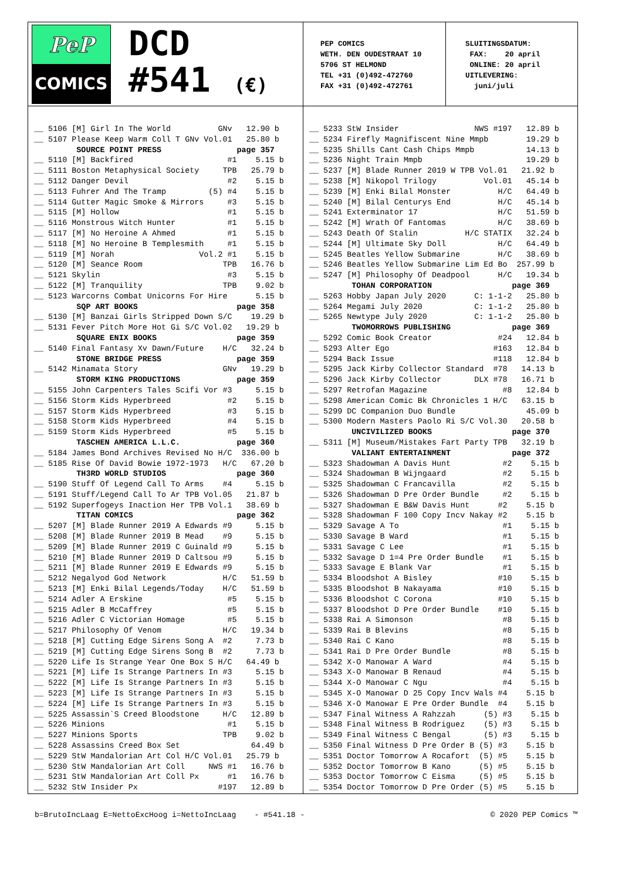PeP
COMICS
DCD
#541 (€)
PEP COMICS WETH. DEN OUDESTRAAT 10 5706 ST HELMOND TEL +31 (0)492-472760 FAX +31 (0)492-472761
SLUITINGSDATUM: FAX: 20 april ONLINE: 20 april UITLEVERING: juni/juli
__ 5106 [M] Girl In The World GNv 12.90 b __ 5107 Please Keep Warm Coll T GNv Vol.01 25.80 b SOURCE POINT PRESS page 357 __ 5110 [M] Backfired #1 5.15 b __ 5111 Boston Metaphysical Society TPB 25.79 b __ 5112 Danger Devil #2 5.15 b __ 5113 Fuhrer And The Tramp (5) #4 5.15 b __ 5114 Gutter Magic Smoke & Mirrors #3 5.15 b __ 5115 [M] Hollow #1 5.15 b __ 5116 Monstrous Witch Hunter #1 5.15 b __ 5117 [M] No Heroine A Ahmed #1 5.15 b __ 5118 [M] No Heroine B Templesmith #1 5.15 b __ 5119 [M] Norah Vol.2 #1 5.15 b __ 5120 [M] Seance Room TPB 16.76 b __ 5121 Skylin #3 5.15 b __ 5122 [M] Tranquility TPB 9.02 b __ 5123 Warcorns Combat Unicorns For Hire 5.15 b SQP ART BOOKS page 358 __ 5130 [M] Banzai Girls Stripped Down S/C 19.29 b __ 5131 Fever Pitch More Hot Gi S/C Vol.02 19.29 b SQUARE ENIX BOOKS page 359 __ 5140 Final Fantasy Xv Dawn/Future H/C 32.24 b STONE BRIDGE PRESS page 359 __ 5142 Minamata Story GNv 19.29 b STORM KING PRODUCTIONS page 359 __ 5155 John Carpenters Tales Scifi Vor #3 5.15 b __ 5156 Storm Kids Hyperbreed #2 5.15 b __ 5157 Storm Kids Hyperbreed #3 5.15 b __ 5158 Storm Kids Hyperbreed #4 5.15 b __ 5159 Storm Kids Hyperbreed #5 5.15 b TASCHEN AMERICA L.L.C. page 360 __ 5184 James Bond Archives Revised No H/C 336.00 b __ 5185 Rise Of David Bowie 1972-1973 H/C 67.20 b TH3RD WORLD STUDIOS page 360 __ 5190 Stuff Of Legend Call To Arms #4 5.15 b __ 5191 Stuff/Legend Call To Ar TPB Vol.05 21.87 b __ 5192 Superfogeys Inaction Her TPB Vol.1 38.69 b TITAN COMICS page 362 __ 5207 [M] Blade Runner 2019 A Edwards #9 5.15 b __ 5208 [M] Blade Runner 2019 B Mead #9 5.15 b __ 5209 [M] Blade Runner 2019 C Guinald #9 5.15 b __ 5210 [M] Blade Runner 2019 D Caltsou #9 5.15 b __ 5211 [M] Blade Runner 2019 E Edwards #9 5.15 b __ 5212 Negalyod God Network H/C 51.59 b __ 5213 [M] Enki Bilal Legends/Today H/C 51.59 b __ 5214 Adler A Erskine #5 5.15 b __ 5215 Adler B McCaffrey #5 5.15 b __ 5216 Adler C Victorian Homage #5 5.15 b __ 5217 Philosophy Of Venom H/C 19.34 b __ 5218 [M] Cutting Edge Sirens Song A #2 7.73 b __ 5219 [M] Cutting Edge Sirens Song B #2 7.73 b __ 5220 Life Is Strange Year One Box S H/C 64.49 b __ 5221 [M] Life Is Strange Partners In #3 5.15 b __ 5222 [M] Life Is Strange Partners In #3 5.15 b __ 5223 [M] Life Is Strange Partners In #3 5.15 b __ 5224 [M] Life Is Strange Partners In #3 5.15 b __ 5225 Assassin`S Creed Bloodstone H/C 12.89 b __ 5226 Minions #1 5.15 b __ 5227 Minions Sports TPB 9.02 b __ 5228 Assassins Creed Box Set 64.49 b __ 5229 StW Mandalorian Art Col H/C Vol.01 25.79 b __ 5230 StW Mandalorian Art Coll NWS #1 16.76 b __ 5231 StW Mandalorian Art Coll Px #1 16.76 b __ 5232 StW Insider Px #197 12.89 b
__ 5233 StW Insider NWS #197 12.89 b __ 5234 Firefly Magnifiscent Nine Mmpb 19.29 b __ 5235 Shills Cant Cash Chips Mmpb 14.13 b __ 5236 Night Train Mmpb 19.29 b __ 5237 [M] Blade Runner 2019 W TPB Vol.01 21.92 b __ 5238 [M] Nikopol Trilogy Vol.01 45.14 b __ 5239 [M] Enki Bilal Monster H/C 64.49 b __ 5240 [M] Bilal Centurys End H/C 45.14 b __ 5241 Exterminator 17 H/C 51.59 b __ 5242 [M] Wrath Of Fantomas H/C 38.69 b __ 5243 Death Of Stalin H/C STATIX 32.24 b __ 5244 [M] Ultimate Sky Doll H/C 64.49 b __ 5245 Beatles Yellow Submarine H/C 38.69 b __ 5246 Beatles Yellow Submarine Lim Ed Bo 257.99 b __ 5247 [M] Philosophy Of Deadpool H/C 19.34 b TOHAN CORPORATION page 369 __ 5263 Hobby Japan July 2020 C: 1-1-2 25.80 b __ 5264 Megami July 2020 C: 1-1-2 25.80 b __ 5265 Newtype July 2020 C: 1-1-2 25.80 b TWOMORROWS PUBLISHING page 369 __ 5292 Comic Book Creator #24 12.84 b __ 5293 Alter Ego #163 12.84 b __ 5294 Back Issue #118 12.84 b __ 5295 Jack Kirby Collector Standard #78 14.13 b __ 5296 Jack Kirby Collector DLX #78 16.71 b __ 5297 Retrofan Magazine #8 12.84 b __ 5298 American Comic Bk Chronicles 1 H/C 63.15 b __ 5299 DC Companion Duo Bundle 45.09 b __ 5300 Modern Masters Paolo Ri S/C Vol.30 20.58 b UNCIVILIZED BOOKS page 370 __ 5311 [M] Museum/Mistakes Fart Party TPB 32.19 b VALIANT ENTERTAINMENT page 372 __ 5323 Shadowman A Davis Hunt #2 5.15 b __ 5324 Shadowman B Wijngaard #2 5.15 b __ 5325 Shadowman C Francavilla #2 5.15 b __ 5326 Shadowman D Pre Order Bundle #2 5.15 b __ 5327 Shadowman E B&W Davis Hunt #2 5.15 b __ 5328 Shadowman F 100 Copy Incv Nakay #2 5.15 b __ 5329 Savage A To #1 5.15 b __ 5330 Savage B Ward #1 5.15 b __ 5331 Savage C Lee #1 5.15 b __ 5332 Savage D 1=4 Pre Order Bundle #1 5.15 b __ 5333 Savage E Blank Var #1 5.15 b __ 5334 Bloodshot A Bisley #10 5.15 b __ 5335 Bloodshot B Nakayama #10 5.15 b __ 5336 Bloodshot C Corona #10 5.15 b __ 5337 Bloodshot D Pre Order Bundle #10 5.15 b __ 5338 Rai A Simonson #8 5.15 b __ 5339 Rai B Blevins #8 5.15 b __ 5340 Rai C Kano #8 5.15 b __ 5341 Rai D Pre Order Bundle #8 5.15 b __ 5342 X-O Manowar A Ward #4 5.15 b __ 5343 X-O Manowar B Renaud #4 5.15 b __ 5344 X-O Manowar C Ngu #4 5.15 b __ 5345 X-O Manowar D 25 Copy Incv Wals #4 5.15 b __ 5346 X-O Manowar E Pre Order Bundle #4 5.15 b __ 5347 Final Witness A Rahzzah (5) #3 5.15 b __ 5348 Final Witness B Rodriguez (5) #3 5.15 b __ 5349 Final Witness C Bengal (5) #3 5.15 b __ 5350 Final Witness D Pre Order B (5) #3 5.15 b __ 5351 Doctor Tomorrow A Rocafort (5) #5 5.15 b __ 5352 Doctor Tomorrow B Kano (5) #5 5.15 b __ 5353 Doctor Tomorrow C Eisma (5) #5 5.15 b __ 5354 Doctor Tomorrow D Pre Order (5) #5 5.15 b
b=BrutoIncLaag E=NettoExcHoog i=NettoIncLaag - #541.18 - © 2020 PEP Comics ™